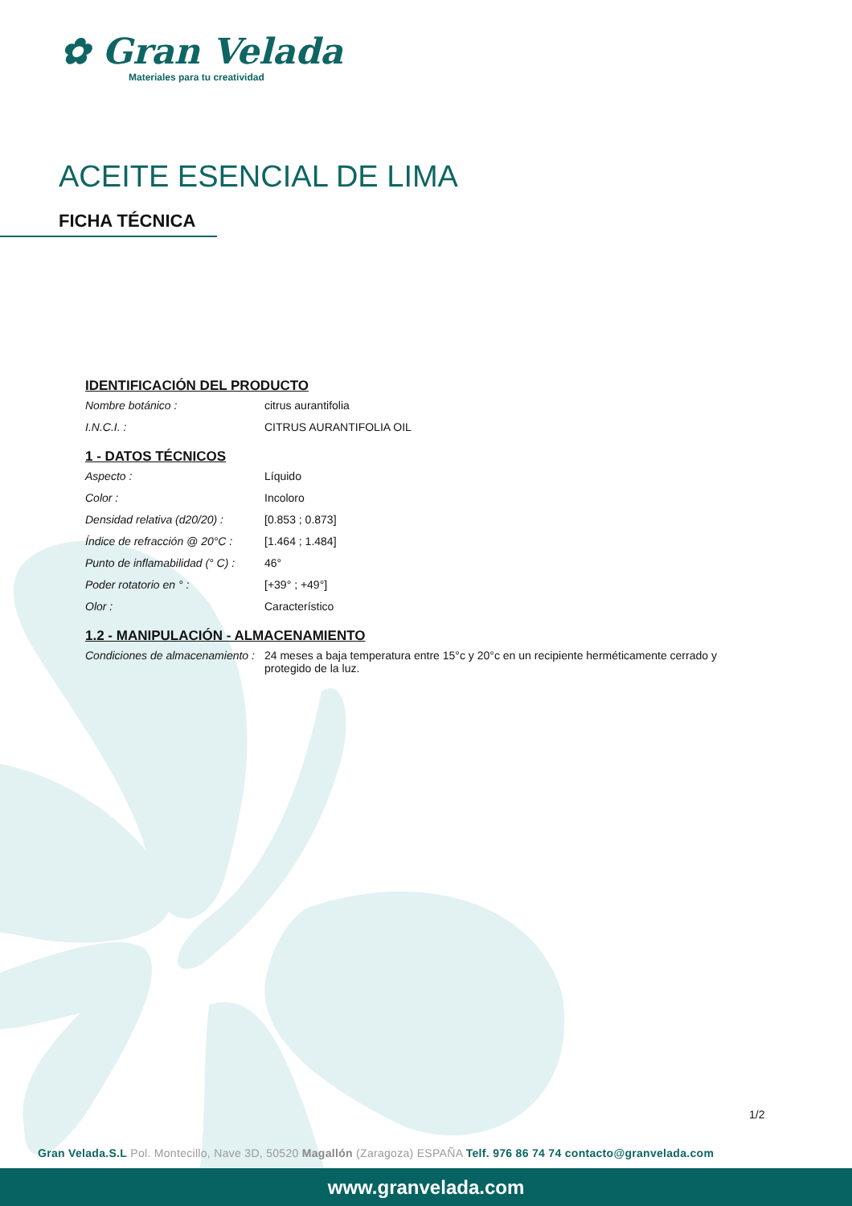✿ Gran Velada
Materiales para tu creatividad
ACEITE ESENCIAL DE LIMA
FICHA TÉCNICA
IDENTIFICACIÓN DEL PRODUCTO
| Nombre botánico : | citrus aurantifolia |
| I.N.C.I. : | CITRUS AURANTIFOLIA OIL |
1 - DATOS TÉCNICOS
| Aspecto : | Líquido |
| Color : | Incoloro |
| Densidad relativa (d20/20) : | [0.853 ; 0.873] |
| Índice de refracción @ 20°C : | [1.464 ; 1.484] |
| Punto de inflamabilidad (° C) : | 46° |
| Poder rotatorio en ° : | [+39° ; +49°] |
| Olor : | Característico |
1.2 - MANIPULACIÓN - ALMACENAMIENTO
| Condiciones de almacenamiento : | 24 meses a baja temperatura entre 15°c y 20°c en un recipiente herméticamente cerrado y protegido de la luz. |
1/2
Gran Velada.S.L Pol. Montecillo, Nave 3D, 50520 Magallón (Zaragoza) ESPAÑA Telf. 976 86 74 74 contacto@granvelada.com
www.granvelada.com